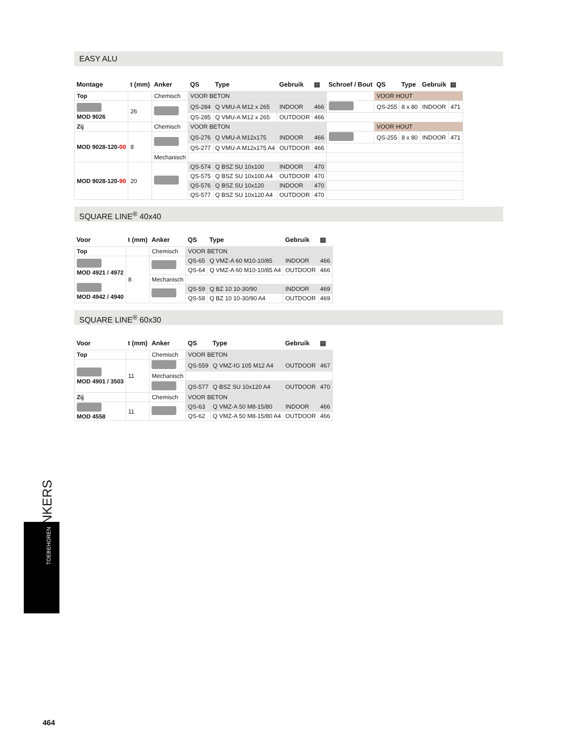EASY ALU
| Montage | t (mm) | Anker | QS | Type | Gebruik | ▤ | Schroef / Bout | QS | Type | Gebruik | ▤ |
| --- | --- | --- | --- | --- | --- | --- | --- | --- | --- | --- | --- |
| Top | | Chemisch | VOOR BETON | | | | | VOOR HOUT | | | |
| MOD 9026 | 26 | | QS-284 | Q VMU-A M12 x 265 | INDOOR | 466 | | QS-255 | 8 x 80 | INDOOR | 471 |
| | | | QS-285 | Q VMU-A M12 x 265 | OUTDOOR | 466 | | | | | |
| Zij | | Chemisch | VOOR BETON | | | | | VOOR HOUT | | | |
| MOD 9028-120- 00 | 8 | | QS-276 | Q VMU-A M12x175 | INDOOR | 466 | | QS-255 | 8 x 80 | INDOOR | 471 |
| | | | QS-277 | Q VMU-A M12x175 A4 | OUTDOOR | 466 | | | | | |
| | | Mechanisch | | | | | | | | | |
| MOD 9028-120- 90 | 20 | | QS-574 | Q BSZ SU 10x100 | INDOOR | 470 | | | | | |
| | | | QS-575 | Q BSZ SU 10x100 A4 | OUTDOOR | 470 | | | | | |
| | | | QS-576 | Q BSZ SU 10x120 | INDOOR | 470 | | | | | |
| | | | QS-577 | Q BSZ SU 10x120 A4 | OUTDOOR | 470 | | | | | |
SQUARE LINE<sup>®</sup> 40x40
| Voor | t (mm) | Anker | QS | Type | Gebruik | ▤ |
| --- | --- | --- | --- | --- | --- | --- |
| Top | | Chemisch | VOOR BETON | | | |
| MOD 4921 / 4972 MOD 4942 / 4940 | 8 | | QS-65 | Q VMZ-A 60 M10-10/85 | INDOOR | 466 |
| | | | QS-64 | Q VMZ-A 60 M10-10/85 A4 | OUTDOOR | 466 |
| | | Mechanisch | | | | |
| | | | QS-59 | Q BZ 10 10-30/90 | INDOOR | 469 |
| | | | QS-58 | Q BZ 10 10-30/90 A4 | OUTDOOR | 469 |
SQUARE LINE<sup>®</sup> 60x30
| Voor | t (mm) | Anker | QS | Type | Gebruik | ▤ |
| --- | --- | --- | --- | --- | --- | --- |
| Top | | Chemisch | VOOR BETON | | | |
| MOD 4901 / 3503 | 11 | | QS-559 | Q VMZ-IG 105 M12 A4 | OUTDOOR | 467 |
| | | Mechanisch | | | | |
| | | | QS-577 | Q BSZ SU 10x120 A4 | OUTDOOR | 470 |
| Zij | | Chemisch | VOOR BETON | | | |
| MOD 4558 | 11 | | QS-63 | Q VMZ-A 50 M8-15/80 | INDOOR | 466 |
| | | | QS-62 | Q VMZ-A 50 M8-15/80 A4 | OUTDOOR | 466 |
ANKERS
TOEBEHOREN
464